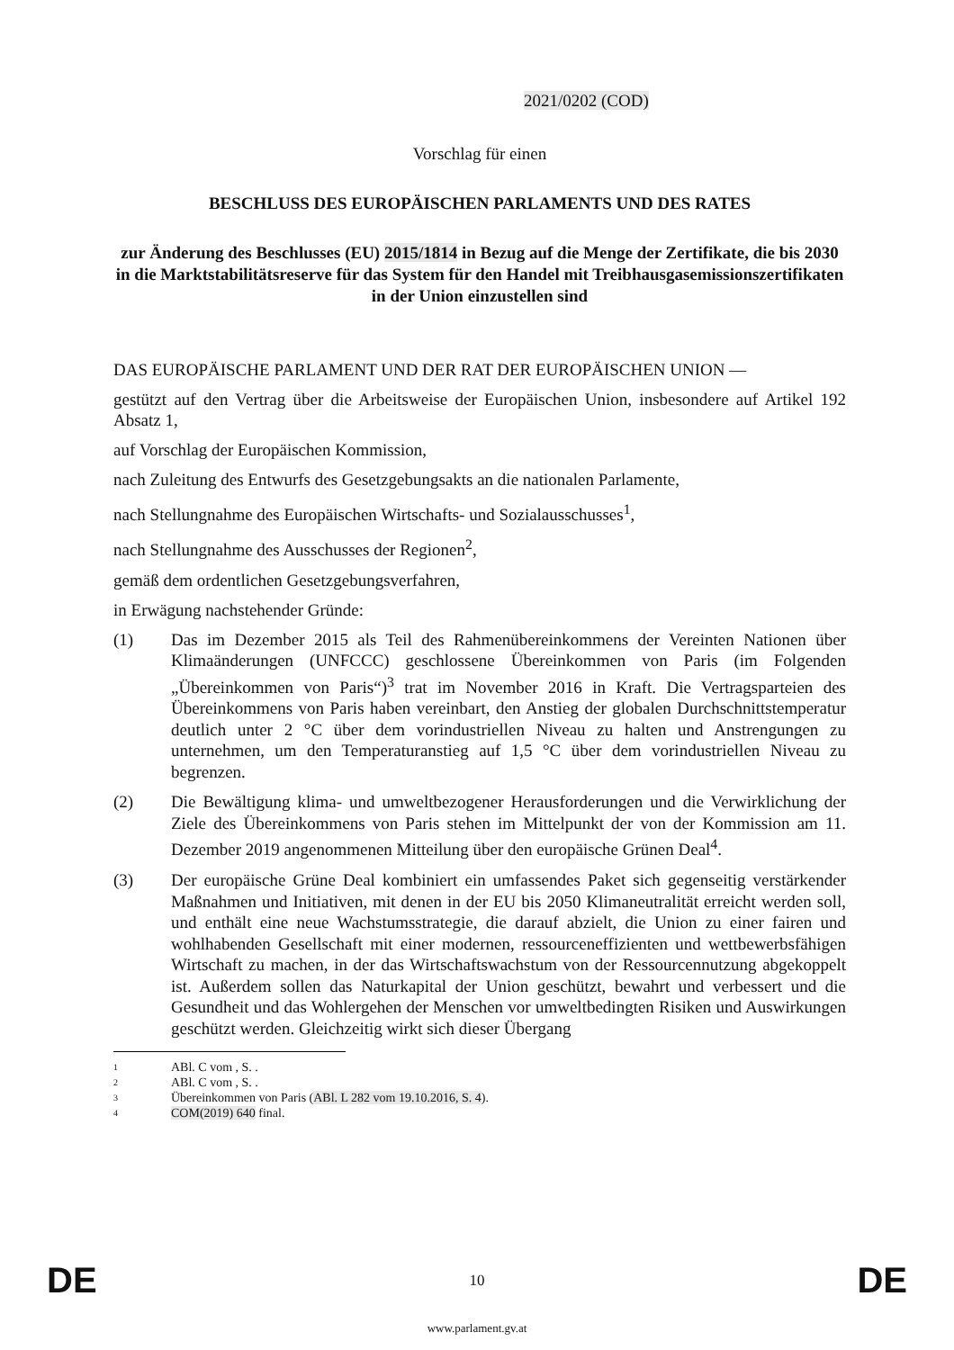2021/0202 (COD)
Vorschlag für einen
BESCHLUSS DES EUROPÄISCHEN PARLAMENTS UND DES RATES
zur Änderung des Beschlusses (EU) 2015/1814 in Bezug auf die Menge der Zertifikate, die bis 2030 in die Marktstabilitätsreserve für das System für den Handel mit Treibhausgasemissionszertifikaten in der Union einzustellen sind
DAS EUROPÄISCHE PARLAMENT UND DER RAT DER EUROPÄISCHEN UNION —
gestützt auf den Vertrag über die Arbeitsweise der Europäischen Union, insbesondere auf Artikel 192 Absatz 1,
auf Vorschlag der Europäischen Kommission,
nach Zuleitung des Entwurfs des Gesetzgebungsakts an die nationalen Parlamente,
nach Stellungnahme des Europäischen Wirtschafts- und Sozialausschusses<sup>1</sup>,
nach Stellungnahme des Ausschusses der Regionen<sup>2</sup>,
gemäß dem ordentlichen Gesetzgebungsverfahren,
in Erwägung nachstehender Gründe:
(1) Das im Dezember 2015 als Teil des Rahmenübereinkommens der Vereinten Nationen über Klimaänderungen (UNFCCC) geschlossene Übereinkommen von Paris (im Folgenden „Übereinkommen von Paris“)<sup>3</sup> trat im November 2016 in Kraft. Die Vertragsparteien des Übereinkommens von Paris haben vereinbart, den Anstieg der globalen Durchschnittstemperatur deutlich unter 2 °C über dem vorindustriellen Niveau zu halten und Anstrengungen zu unternehmen, um den Temperaturanstieg auf 1,5 °C über dem vorindustriellen Niveau zu begrenzen.
(2) Die Bewältigung klima- und umweltbezogener Herausforderungen und die Verwirklichung der Ziele des Übereinkommens von Paris stehen im Mittelpunkt der von der Kommission am 11. Dezember 2019 angenommenen Mitteilung über den europäische Grünen Deal<sup>4</sup>.
(3) Der europäische Grüne Deal kombiniert ein umfassendes Paket sich gegenseitig verstärkender Maßnahmen und Initiativen, mit denen in der EU bis 2050 Klimaneutralität erreicht werden soll, und enthält eine neue Wachstumsstrategie, die darauf abzielt, die Union zu einer fairen und wohlhabenden Gesellschaft mit einer modernen, ressourceneffizienten und wettbewerbsfähigen Wirtschaft zu machen, in der das Wirtschaftswachstum von der Ressourcennutzung abgekoppelt ist. Außerdem sollen das Naturkapital der Union geschützt, bewahrt und verbessert und die Gesundheit und das Wohlergehen der Menschen vor umweltbedingten Risiken und Auswirkungen geschützt werden. Gleichzeitig wirkt sich dieser Übergang
1 ABl. C vom , S. .
2 ABl. C vom , S. .
3 Übereinkommen von Paris (ABl. L 282 vom 19.10.2016, S. 4).
4 COM(2019) 640 final.
DE 10 DE
www.parlament.gv.at